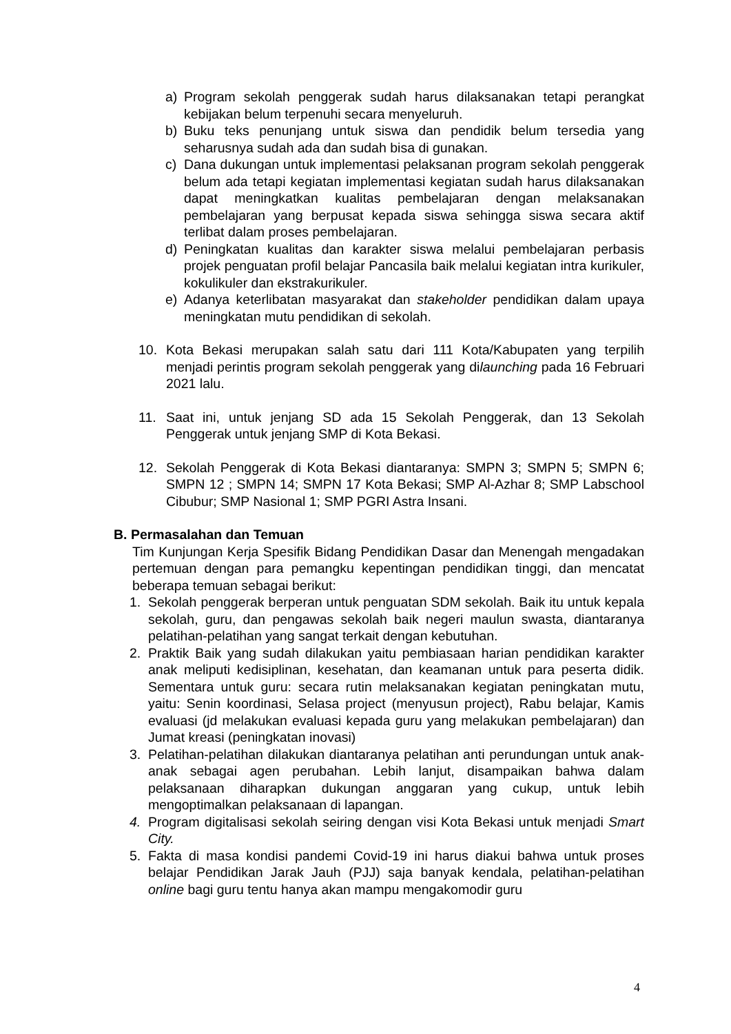a) Program sekolah penggerak sudah harus dilaksanakan tetapi perangkat kebijakan belum terpenuhi secara menyeluruh.
b) Buku teks penunjang untuk siswa dan pendidik belum tersedia yang seharusnya sudah ada dan sudah bisa di gunakan.
c) Dana dukungan untuk implementasi pelaksanan program sekolah penggerak belum ada tetapi kegiatan implementasi kegiatan sudah harus dilaksanakan dapat meningkatkan kualitas pembelajaran dengan melaksanakan pembelajaran yang berpusat kepada siswa sehingga siswa secara aktif terlibat dalam proses pembelajaran.
d) Peningkatan kualitas dan karakter siswa melalui pembelajaran perbasis projek penguatan profil belajar Pancasila baik melalui kegiatan intra kurikuler, kokulikuler dan ekstrakurikuler.
e) Adanya keterlibatan masyarakat dan stakeholder pendidikan dalam upaya meningkatan mutu pendidikan di sekolah.
10. Kota Bekasi merupakan salah satu dari 111 Kota/Kabupaten yang terpilih menjadi perintis program sekolah penggerak yang dilaunching pada 16 Februari 2021 lalu.
11. Saat ini, untuk jenjang SD ada 15 Sekolah Penggerak, dan 13 Sekolah Penggerak untuk jenjang SMP di Kota Bekasi.
12. Sekolah Penggerak di Kota Bekasi diantaranya: SMPN 3; SMPN 5; SMPN 6; SMPN 12 ; SMPN 14; SMPN 17 Kota Bekasi; SMP Al-Azhar 8; SMP Labschool Cibubur; SMP Nasional 1; SMP PGRI Astra Insani.
B. Permasalahan dan Temuan
Tim Kunjungan Kerja Spesifik Bidang Pendidikan Dasar dan Menengah mengadakan pertemuan dengan para pemangku kepentingan pendidikan tinggi, dan mencatat beberapa temuan sebagai berikut:
1. Sekolah penggerak berperan untuk penguatan SDM sekolah. Baik itu untuk kepala sekolah, guru, dan pengawas sekolah baik negeri maulun swasta, diantaranya pelatihan-pelatihan yang sangat terkait dengan kebutuhan.
2. Praktik Baik yang sudah dilakukan yaitu pembiasaan harian pendidikan karakter anak meliputi kedisiplinan, kesehatan, dan keamanan untuk para peserta didik. Sementara untuk guru: secara rutin melaksanakan kegiatan peningkatan mutu, yaitu: Senin koordinasi, Selasa project (menyusun project), Rabu belajar, Kamis evaluasi (jd melakukan evaluasi kepada guru yang melakukan pembelajaran) dan Jumat kreasi (peningkatan inovasi)
3. Pelatihan-pelatihan dilakukan diantaranya pelatihan anti perundungan untuk anak-anak sebagai agen perubahan. Lebih lanjut, disampaikan bahwa dalam pelaksanaan diharapkan dukungan anggaran yang cukup, untuk lebih mengoptimalkan pelaksanaan di lapangan.
4. Program digitalisasi sekolah seiring dengan visi Kota Bekasi untuk menjadi Smart City.
5. Fakta di masa kondisi pandemi Covid-19 ini harus diakui bahwa untuk proses belajar Pendidikan Jarak Jauh (PJJ) saja banyak kendala, pelatihan-pelatihan online bagi guru tentu hanya akan mampu mengakomodir guru
4